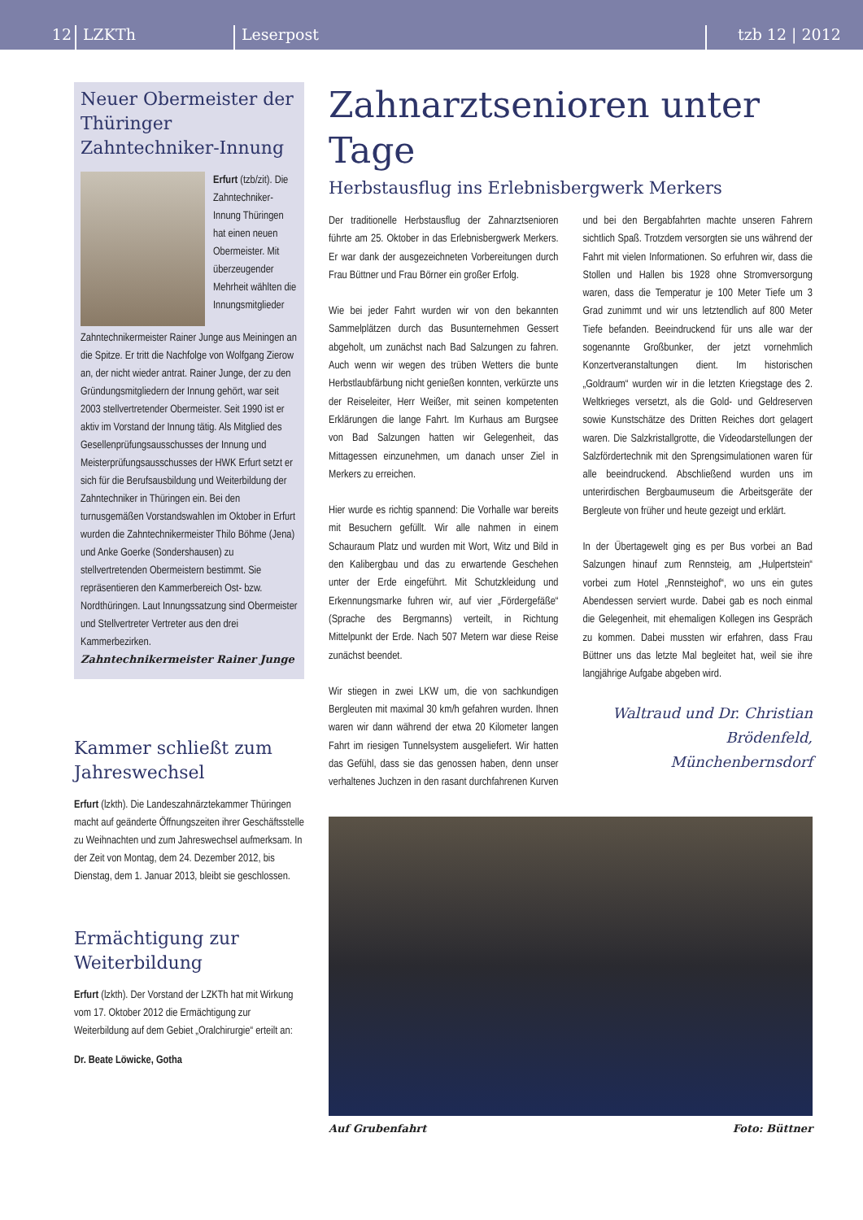12 LZKTh Leserpost tzb 12 | 2012
Neuer Obermeister der Thüringer Zahntechniker-Innung
Erfurt (tzb/zit). Die Zahntechniker-Innung Thüringen hat einen neuen Obermeister. Mit überzeugender Mehrheit wählten die Innungsmitglieder Zahntechnikermeister Rainer Junge aus Meiningen an die Spitze. Er tritt die Nachfolge von Wolfgang Zierow an, der nicht wieder antrat. Rainer Junge, der zu den Gründungsmitgliedern der Innung gehört, war seit 2003 stellvertretender Obermeister. Seit 1990 ist er aktiv im Vorstand der Innung tätig. Als Mitglied des Gesellenprüfungsausschusses der Innung und Meisterprüfungsausschusses der HWK Erfurt setzt er sich für die Berufsausbildung und Weiterbildung der Zahntechniker in Thüringen ein. Bei den turnusgemäßen Vorstandswahlen im Oktober in Erfurt wurden die Zahntechnikermeister Thilo Böhme (Jena) und Anke Goerke (Sondershausen) zu stellvertretenden Obermeistern bestimmt. Sie repräsentieren den Kammerbereich Ost- bzw. Nordthüringen. Laut Innungssatzung sind Obermeister und Stellvertreter Vertreter aus den drei Kammerbezirken.
Zahntechnikermeister Rainer Junge
Kammer schließt zum Jahreswechsel
Erfurt (lzkth). Die Landeszahnärztekammer Thüringen macht auf geänderte Öffnungszeiten ihrer Geschäftsstelle zu Weihnachten und zum Jahreswechsel aufmerksam. In der Zeit von Montag, dem 24. Dezember 2012, bis Dienstag, dem 1. Januar 2013, bleibt sie geschlossen.
Ermächtigung zur Weiterbildung
Erfurt (lzkth). Der Vorstand der LZKTh hat mit Wirkung vom 17. Oktober 2012 die Ermächtigung zur Weiterbildung auf dem Gebiet „Oralchirurgie“ erteilt an:
Dr. Beate Löwicke, Gotha
Zahnarztsenioren unter Tage
Herbstausflug ins Erlebnisbergwerk Merkers
Der traditionelle Herbstausflug der Zahnarztsenioren führte am 25. Oktober in das Erlebnisbergwerk Merkers. Er war dank der ausgezeichneten Vorbereitungen durch Frau Büttner und Frau Börner ein großer Erfolg.
Wie bei jeder Fahrt wurden wir von den bekannten Sammelplätzen durch das Busunternehmen Gessert abgeholt, um zunächst nach Bad Salzungen zu fahren. Auch wenn wir wegen des trüben Wetters die bunte Herbstlaubfärbung nicht genießen konnten, verkürzte uns der Reiseleiter, Herr Weißer, mit seinen kompetenten Erklärungen die lange Fahrt. Im Kurhaus am Burgsee von Bad Salzungen hatten wir Gelegenheit, das Mittagessen einzunehmen, um danach unser Ziel in Merkers zu erreichen.
Hier wurde es richtig spannend: Die Vorhalle war bereits mit Besuchern gefüllt. Wir alle nahmen in einem Schauraum Platz und wurden mit Wort, Witz und Bild in den Kalibergbau und das zu erwartende Geschehen unter der Erde eingeführt. Mit Schutzkleidung und Erkennungsmarke fuhren wir, auf vier „Fördergefäße“ (Sprache des Bergmanns) verteilt, in Richtung Mittelpunkt der Erde. Nach 507 Metern war diese Reise zunächst beendet.
Wir stiegen in zwei LKW um, die von sachkundigen Bergleuten mit maximal 30 km/h gefahren wurden. Ihnen waren wir dann während der etwa 20 Kilometer langen Fahrt im riesigen Tunnelsystem ausgeliefert. Wir hatten das Gefühl, dass sie das genossen haben, denn unser verhaltenes Juchzen in den rasant durchfahrenen Kurven und bei den Bergabfahrten machte unseren Fahrern sichtlich Spaß. Trotzdem versorgten sie uns während der Fahrt mit vielen Informationen. So erfuhren wir, dass die Stollen und Hallen bis 1928 ohne Stromversorgung waren, dass die Temperatur je 100 Meter Tiefe um 3 Grad zunimmt und wir uns letztendlich auf 800 Meter Tiefe befanden. Beeindruckend für uns alle war der sogenannte Großbunker, der jetzt vornehmlich Konzertveranstaltungen dient. Im historischen „Goldraum“ wurden wir in die letzten Kriegstage des 2. Weltkrieges versetzt, als die Gold- und Geldreserven sowie Kunstschätze des Dritten Reiches dort gelagert waren. Die Salzkristallgrotte, die Videodarstellungen der Salzfördertechnik mit den Sprengsimulationen waren für alle beeindruckend. Abschließend wurden uns im unterirdischen Bergbaumuseum die Arbeitsgeräte der Bergleute von früher und heute gezeigt und erklärt.
In der Übertagewelt ging es per Bus vorbei an Bad Salzungen hinauf zum Rennsteig, am „Hulpertstein“ vorbei zum Hotel „Rennsteighof“, wo uns ein gutes Abendessen serviert wurde. Dabei gab es noch einmal die Gelegenheit, mit ehemaligen Kollegen ins Gespräch zu kommen. Dabei mussten wir erfahren, dass Frau Büttner uns das letzte Mal begleitet hat, weil sie ihre langjährige Aufgabe abgeben wird.
Waltraud und Dr. Christian Brödenfeld, Münchenbernsdorf
Auf Grubenfahrt Foto: Büttner